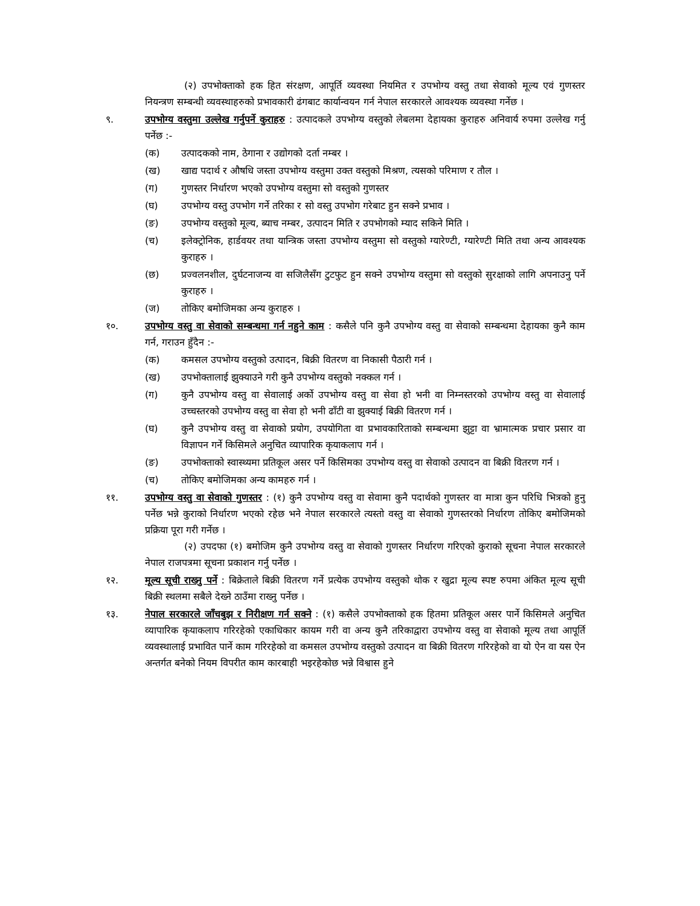(२) उपभोक्ताको हक हित संरक्षण, आपूर्ति व्यवस्था नियमित र उपभोग्य वस्तु तथा सेवाको मूल्य एवं गुणस्तर नियन्त्रण सम्बन्धी व्यवस्थाहरुको प्रभावकारी ढंगबाट कार्यान्वयन गर्न नेपाल सरकारले आवश्यक व्यवस्था गर्नेछ ।
९. उपभोग्य वस्तुमा उल्लेख गर्नुपर्ने कुराहरु : उत्पादकले उपभोग्य वस्तुको लेबलमा देहायका कुराहरु अनिवार्य रुपमा उल्लेख गर्नु पर्नेछ :-
(क) उत्पादकको नाम, ठेगाना र उद्योगको दर्ता नम्बर ।
(ख) खाद्य पदार्थ र औषधि जस्ता उपभोग्य वस्तुमा उक्त वस्तुको मिश्रण, त्यसको परिमाण र तौल ।
(ग) गुणस्तर निर्धारण भएको उपभोग्य वस्तुमा सो वस्तुको गुणस्तर
(घ) उपभोग्य वस्तु उपभोग गर्ने तरिका र सो वस्तु उपभोग गरेबाट हुन सक्ने प्रभाव ।
(ङ) उपभोग्य वस्तुको मूल्य, ब्याच नम्बर, उत्पादन मिति र उपभोगको म्याद सकिने मिति ।
(च) इलेक्ट्रोनिक, हार्डवयर तथा यान्त्रिक जस्ता उपभोग्य वस्तुमा सो वस्तुको ग्यारेण्टी, ग्यारेण्टी मिति तथा अन्य आवश्यक कुराहरु ।
(छ) प्रज्वलनशील, दुर्घटनाजन्य वा सजिलैसँग टुटफुट हुन सक्ने उपभोग्य वस्तुमा सो वस्तुको सुरक्षाको लागि अपनाउनु पर्ने कुराहरु ।
(ज) तोकिए बमोजिमका अन्य कुराहरु ।
१०. उपभोग्य वस्तु वा सेवाको सम्बन्धमा गर्न नहुने काम : कसैले पनि कुनै उपभोग्य वस्तु वा सेवाको सम्बन्धमा देहायका कुनै काम गर्न, गराउन हुँदैन :-
(क) कमसल उपभोग्य वस्तुको उत्पादन, बिक्री वितरण वा निकासी पैठारी गर्न ।
(ख) उपभोक्तालाई झुक्याउने गरी कुनै उपभोग्य वस्तुको नक्कल गर्न ।
(ग) कुनै उपभोग्य वस्तु वा सेवालाई अर्को उपभोग्य वस्तु वा सेवा हो भनी वा निम्नस्तरको उपभोग्य वस्तु वा सेवालाई उच्चस्तरको उपभोग्य वस्तु वा सेवा हो भनी ढाँटी वा झुक्याई बिक्री वितरण गर्न ।
(घ) कुनै उपभोग्य वस्तु वा सेवाको प्रयोग, उपयोगिता वा प्रभावकारिताको सम्बन्धमा झुट्टा वा भ्रामात्मक प्रचार प्रसार वा विज्ञापन गर्ने किसिमले अनुचित व्यापारिक कृयाकलाप गर्न ।
(ङ) उपभोक्ताको स्वास्थ्यमा प्रतिकूल असर पर्ने किसिमका उपभोग्य वस्तु वा सेवाको उत्पादन वा बिक्री वितरण गर्न ।
(च) तोकिए बमोजिमका अन्य कामहरु गर्न ।
११. उपभोग्य वस्तु वा सेवाको गुणस्तर : (१) कुनै उपभोग्य वस्तु वा सेवामा कुनै पदार्थको गुणस्तर वा मात्रा कुन परिधि भित्रको हुनु पर्नेछ भन्ने कुराको निर्धारण भएको रहेछ भने नेपाल सरकारले त्यस्तो वस्तु वा सेवाको गुणस्तरको निर्धारण तोकिए बमोजिमको प्रक्रिया पूरा गरी गर्नेछ ।
(२) उपदफा (१) बमोजिम कुनै उपभोग्य वस्तु वा सेवाको गुणस्तर निर्धारण गरिएको कुराको सूचना नेपाल सरकारले नेपाल राजपत्रमा सूचना प्रकाशन गर्नु पर्नेछ ।
१२. मूल्य सूची राख्नु पर्ने : बिक्रेताले बिक्री वितरण गर्ने प्रत्येक उपभोग्य वस्तुको थोक र खुद्रा मूल्य स्पष्ट रुपमा अंकित मूल्य सूची बिक्री स्थलमा सबैले देख्ने ठाउँमा राख्नु पर्नेछ ।
१३. नेपाल सरकारले जाँचबुझ र निरीक्षण गर्न सक्ने : (१) कसैले उपभोक्ताको हक हितमा प्रतिकूल असर पार्ने किसिमले अनुचित व्यापारिक कृयाकलाप गरिरहेको एकाधिकार कायम गरी वा अन्य कुनै तरिकाद्वारा उपभोग्य वस्तु वा सेवाको मूल्य तथा आपूर्ति व्यवस्थालाई प्रभावित पार्ने काम गरिरहेको वा कमसल उपभोग्य वस्तुको उत्पादन वा बिक्री वितरण गरिरहेको वा यो ऐन वा यस ऐन अन्तर्गत बनेको नियम विपरीत काम कारबाही भइरहेकोछ भन्ने विश्वास हुने